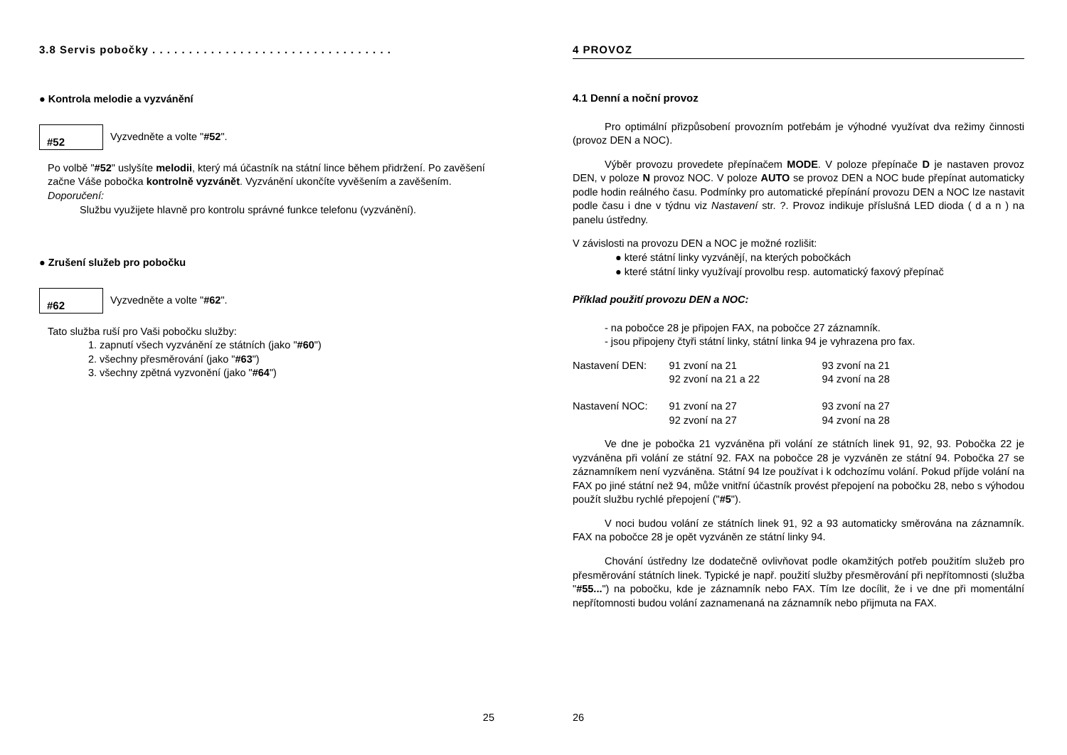3.8 Servis pobočky . . . . . . . . . . . . . . . . . . . . . . . . . . . . . . . . .
● Kontrola melodie a vyzvánění
#52 Vyzvedněte a volte " #52 ".
Po volbě "#52" uslyšíte melodii, který má účastník na státní lince během přidržení. Po zavěšení začne Váše pobočka kontrolně vyzvánět. Vyzvánění ukončíte vyvěšením a zavěšením.
Doporučení:
Službu využijete hlavně pro kontrolu správné funkce telefonu (vyzvánění).
● Zrušení služeb pro pobočku
#62 Vyzvedněte a volte " #62 ".
Tato služba ruší pro Vaši pobočku služby:
1. zapnutí všech vyzvánění ze státních (jako "#60")
2. všechny přesměrování (jako "#63")
3. všechny zpětná vyzvonění (jako "#64")
25
4 PROVOZ
4.1 Denní a noční provoz
Pro optimální přizpůsobení provozním potřebám je výhodné využívat dva režimy činnosti (provoz DEN a NOC).
Výběr provozu provedete přepínačem MODE. V poloze přepínače D je nastaven provoz DEN, v poloze N provoz NOC. V poloze AUTO se provoz DEN a NOC bude přepínat automaticky podle hodin reálného času. Podmínky pro automatické přepínání provozu DEN a NOC lze nastavit podle času i dne v týdnu viz Nastavení str. ?. Provoz indikuje příslušná LED dioda ( d a n ) na panelu ústředny.
V závislosti na provozu DEN a NOC je možné rozlišit:
● které státní linky vyzvánějí, na kterých pobočkách
● které státní linky využívají provolbu resp. automatický faxový přepínač
Příklad použití provozu DEN a NOC:
- na pobočce 28 je připojen FAX, na pobočce 27 záznamník.
- jsou připojeny čtyři státní linky, státní linka 94 je vyhrazena pro fax.
| Nastavení DEN: | 91 zvoní na 21 | 93 zvoní na 21 |
| | 92 zvoní na 21 a 22 | 94 zvoní na 28 |
| Nastavení NOC: | 91 zvoní na 27 | 93 zvoní na 27 |
| | 92 zvoní na 27 | 94 zvoní na 28 |
Ve dne je pobočka 21 vyzváněna při volání ze státních linek 91, 92, 93. Pobočka 22 je vyzváněna při volání ze státní 92. FAX na pobočce 28 je vyzváněn ze státní 94. Pobočka 27 se záznamníkem není vyzváněna. Státní 94 lze používat i k odchozímu volání. Pokud příjde volání na FAX po jiné státní než 94, může vnitřní účastník provést přepojení na pobočku 28, nebo s výhodou použít službu rychlé přepojení ("#5").
V noci budou volání ze státních linek 91, 92 a 93 automaticky směrována na záznamník. FAX na pobočce 28 je opět vyzváněn ze státní linky 94.
Chování ústředny lze dodatečně ovlivňovat podle okamžitých potřeb použitím služeb pro přesměrování státních linek. Typické je např. použití služby přesměrování při nepřítomnosti (služba "#55...") na pobočku, kde je záznamník nebo FAX. Tím lze docílit, že i ve dne při momentální nepřítomnosti budou volání zaznamenaná na záznamník nebo přijmuta na FAX.
26